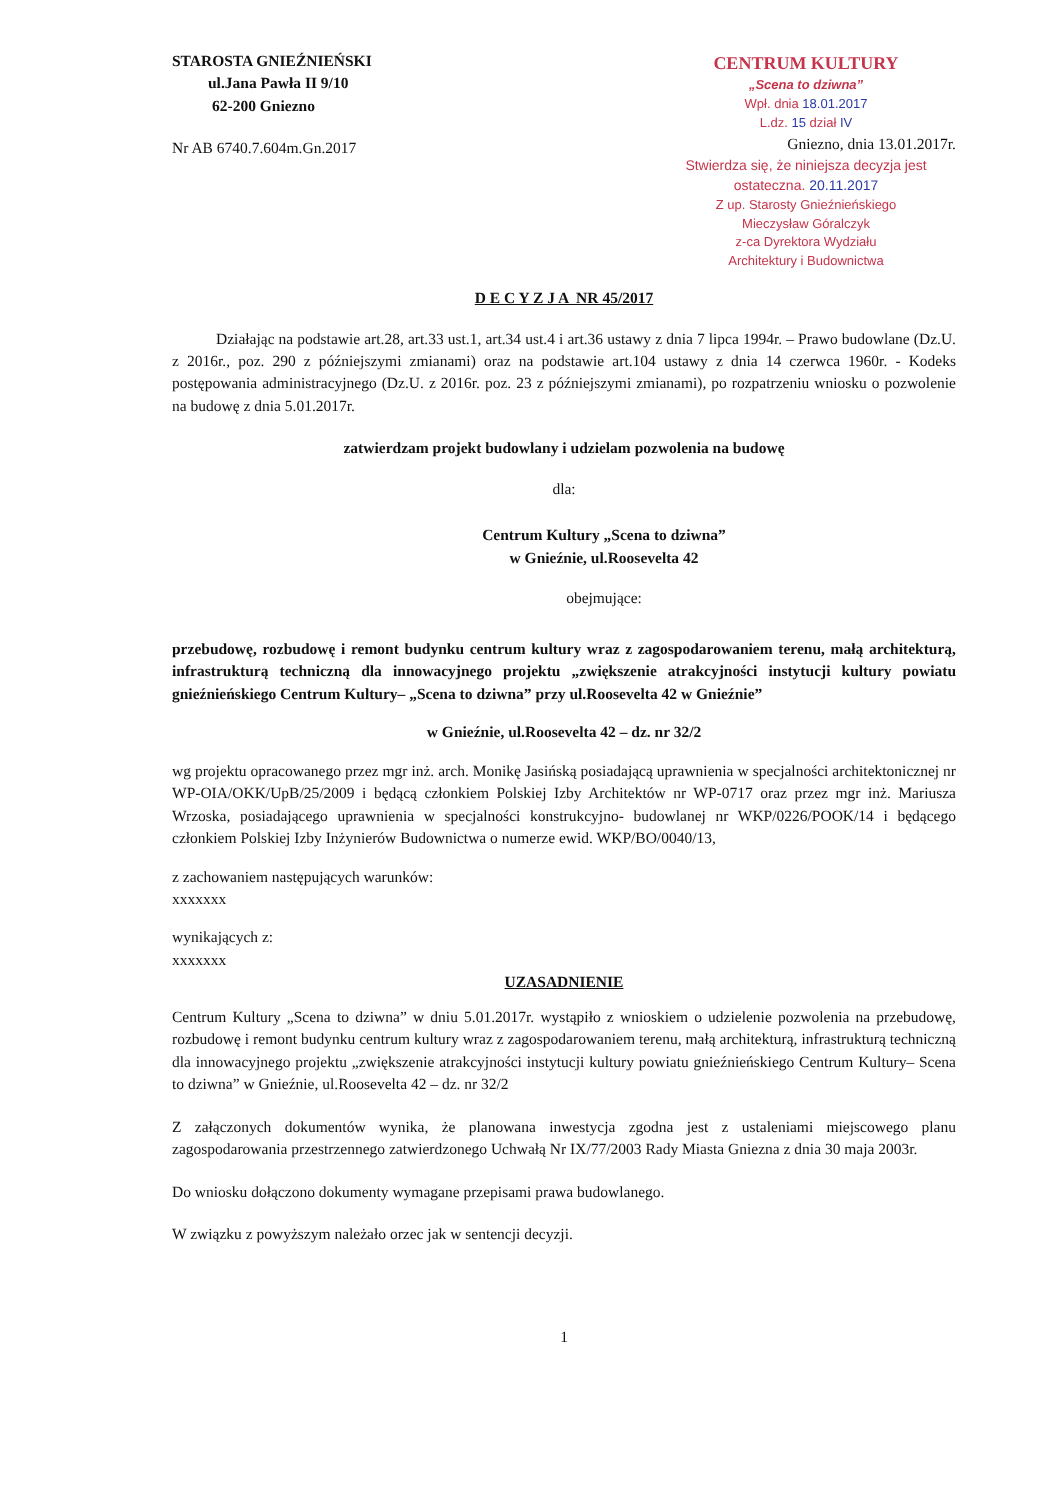STAROSTA GNIEŹNIEŃSKI
ul.Jana Pawła II 9/10
62-200 Gniezno
Nr AB 6740.7.604m.Gn.2017
CENTRUM KULTURY
„Scena to dziwna”
Wpł. dnia 18.01.2017
L.dz. 15 dział IV
Gniezno, dnia 13.01.2017r.
Stwierdza się, że niniejsza decyzja jest ostateczna. 20.11.2017
Z up. Starosty Gnieźnieńskiego
Mieczysław Góralczyk
z-ca Dyrektora Wydziału
Architektury i Budownictwa
D E C Y Z J A NR 45/2017
Działając na podstawie art.28, art.33 ust.1, art.34 ust.4 i art.36 ustawy z dnia 7 lipca 1994r. – Prawo budowlane (Dz.U. z 2016r., poz. 290 z późniejszymi zmianami) oraz na podstawie art.104 ustawy z dnia 14 czerwca 1960r. - Kodeks postępowania administracyjnego (Dz.U. z 2016r. poz. 23 z późniejszymi zmianami), po rozpatrzeniu wniosku o pozwolenie na budowę z dnia 5.01.2017r.
zatwierdzam projekt budowlany i udzielam pozwolenia na budowę
dla:
Centrum Kultury „Scena to dziwna”
w Gnieźnie, ul.Roosevelta 42
obejmujące:
przebudowę, rozbudowę i remont budynku centrum kultury wraz z zagospodarowaniem terenu, małą architekturą, infrastrukturą techniczną dla innowacyjnego projektu „zwiększenie atrakcyjności instytucji kultury powiatu gnieźnieńskiego Centrum Kultury– „Scena to dziwna” przy ul.Roosevelta 42 w Gnieźnie”
w Gnieźnie, ul.Roosevelta 42 – dz. nr 32/2
wg projektu opracowanego przez mgr inż. arch. Monikę Jasińską posiadającą uprawnienia w specjalności architektonicznej nr WP-OIA/OKK/UpB/25/2009 i będącą członkiem Polskiej Izby Architektów nr WP-0717 oraz przez mgr inż. Mariusza Wrzoska, posiadającego uprawnienia w specjalności konstrukcyjno- budowlanej nr WKP/0226/POOK/14 i będącego członkiem Polskiej Izby Inżynierów Budownictwa o numerze ewid. WKP/BO/0040/13,
z zachowaniem następujących warunków:
xxxxxxx
wynikających z:
xxxxxxx
UZASADNIENIE
Centrum Kultury „Scena to dziwna” w dniu 5.01.2017r. wystąpiło z wnioskiem o udzielenie pozwolenia na przebudowę, rozbudowę i remont budynku centrum kultury wraz z zagospodarowaniem terenu, małą architekturą, infrastrukturą techniczną dla innowacyjnego projektu „zwiększenie atrakcyjności instytucji kultury powiatu gnieźnieńskiego Centrum Kultury– Scena to dziwna” w Gnieźnie, ul.Roosevelta 42 – dz. nr 32/2
Z załączonych dokumentów wynika, że planowana inwestycja zgodna jest z ustaleniami miejscowego planu zagospodarowania przestrzennego zatwierdzonego Uchwałą Nr IX/77/2003 Rady Miasta Gniezna z dnia 30 maja 2003r.
Do wniosku dołączono dokumenty wymagane przepisami prawa budowlanego.
W związku z powyższym należało orzec jak w sentencji decyzji.
1